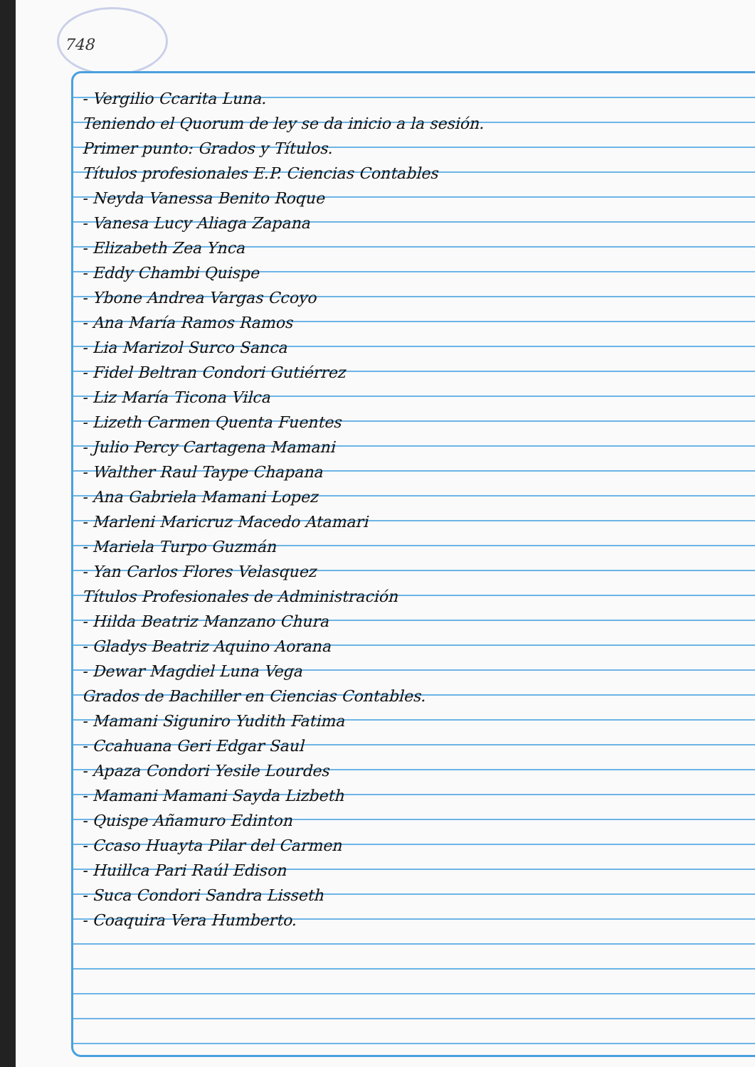748
- Vergilio Ccarita Luna.
Teniendo el Quorum de ley se da inicio a la sesión.
Primer punto: Grados y Títulos.
Títulos profesionales E.P. Ciencias Contables
- Neyda Vanessa Benito Roque
- Vanesa Lucy Aliaga Zapana
- Elizabeth Zea Ynca
- Eddy Chambi Quispe
- Ybone Andrea Vargas Ccoyo
- Ana María Ramos Ramos
- Lia Marizol Surco Sanca
- Fidel Beltran Condori Gutiérrez
- Liz María Ticona Vilca
- Lizeth Carmen Quenta Fuentes
- Julio Percy Cartagena Mamani
- Walther Raul Taype Chapana
- Ana Gabriela Mamani Lopez
- Marleni Maricruz Macedo Atamari
- Mariela Turpo Guzmán
- Yan Carlos Flores Velasquez
Títulos Profesionales de Administración
- Hilda Beatriz Manzano Chura
- Gladys Beatriz Aquino Aorana
- Dewar Magdiel Luna Vega
Grados de Bachiller en Ciencias Contables.
- Mamani Siguniro Yudith Fatima
- Ccahuana Geri Edgar Saul
- Apaza Condori Yesile Lourdes
- Mamani Mamani Sayda Lizbeth
- Quispe Añamuro Edinton
- Ccaso Huayta Pilar del Carmen
- Huillca Pari Raúl Edison
- Suca Condori Sandra Lisseth
- Coaquira Vera Humberto.